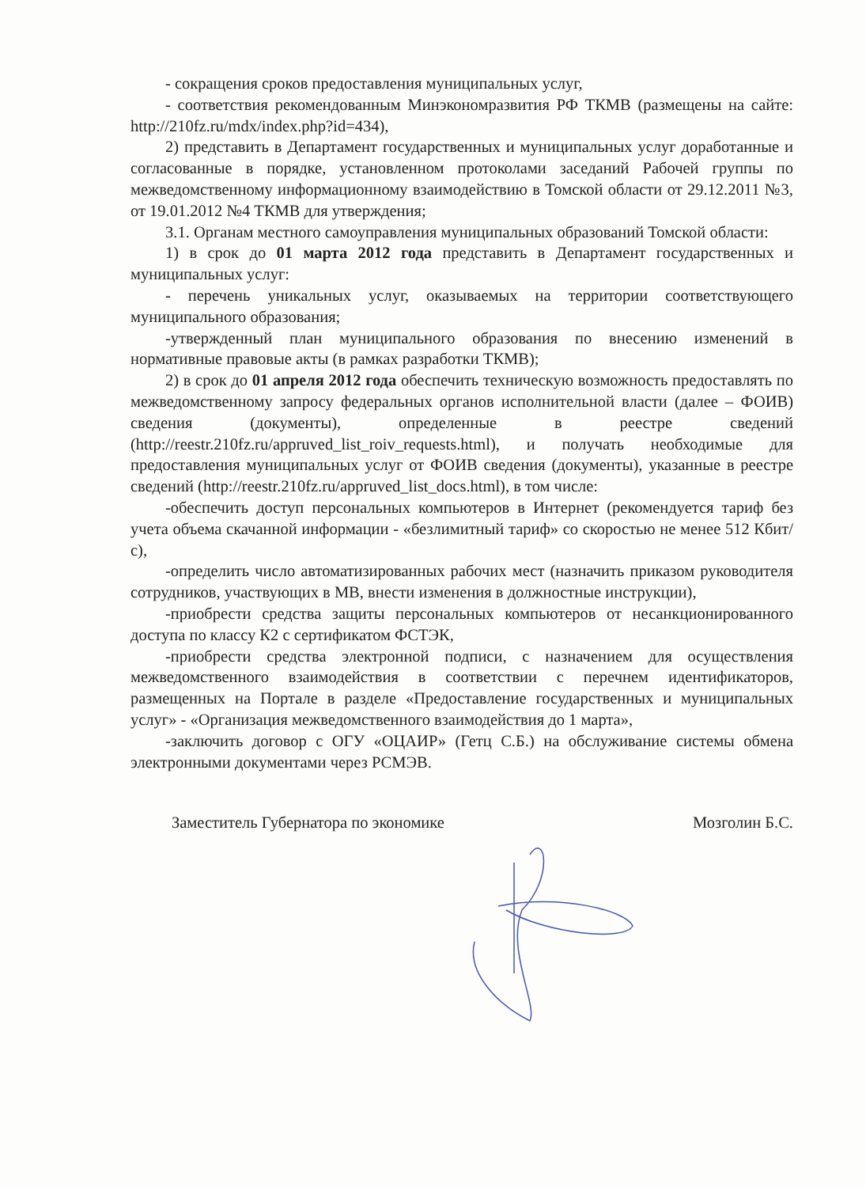- сокращения сроков предоставления муниципальных услуг,
- соответствия рекомендованным Минэкономразвития РФ ТКМВ (размещены на сайте: http://210fz.ru/mdx/index.php?id=434),
2) представить в Департамент государственных и муниципальных услуг доработанные и согласованные в порядке, установленном протоколами заседаний Рабочей группы по межведомственному информационному взаимодействию в Томской области от 29.12.2011 №3, от 19.01.2012 №4 ТКМВ для утверждения;
3.1. Органам местного самоуправления муниципальных образований Томской области:
1) в срок до 01 марта 2012 года представить в Департамент государственных и муниципальных услуг:
- перечень уникальных услуг, оказываемых на территории соответствующего муниципального образования;
-утвержденный план муниципального образования по внесению изменений в нормативные правовые акты (в рамках разработки ТКМВ);
2) в срок до 01 апреля 2012 года обеспечить техническую возможность предоставлять по межведомственному запросу федеральных органов исполнительной власти (далее – ФОИВ) сведения (документы), определенные в реестре сведений (http://reestr.210fz.ru/appruved_list_roiv_requests.html), и получать необходимые для предоставления муниципальных услуг от ФОИВ сведения (документы), указанные в реестре сведений (http://reestr.210fz.ru/appruved_list_docs.html), в том числе:
-обеспечить доступ персональных компьютеров в Интернет (рекомендуется тариф без учета объема скачанной информации - «безлимитный тариф» со скоростью не менее 512 Кбит/с),
-определить число автоматизированных рабочих мест (назначить приказом руководителя сотрудников, участвующих в МВ, внести изменения в должностные инструкции),
-приобрести средства защиты персональных компьютеров от несанкционированного доступа по классу К2 с сертификатом ФСТЭК,
-приобрести средства электронной подписи, с назначением для осуществления межведомственного взаимодействия в соответствии с перечнем идентификаторов, размещенных на Портале в разделе «Предоставление государственных и муниципальных услуг» - «Организация межведомственного взаимодействия до 1 марта»,
-заключить договор с ОГУ «ОЦАИР» (Гетц С.Б.) на обслуживание системы обмена электронными документами через РСМЭВ.
Заместитель Губернатора по экономике Мозголин Б.С.